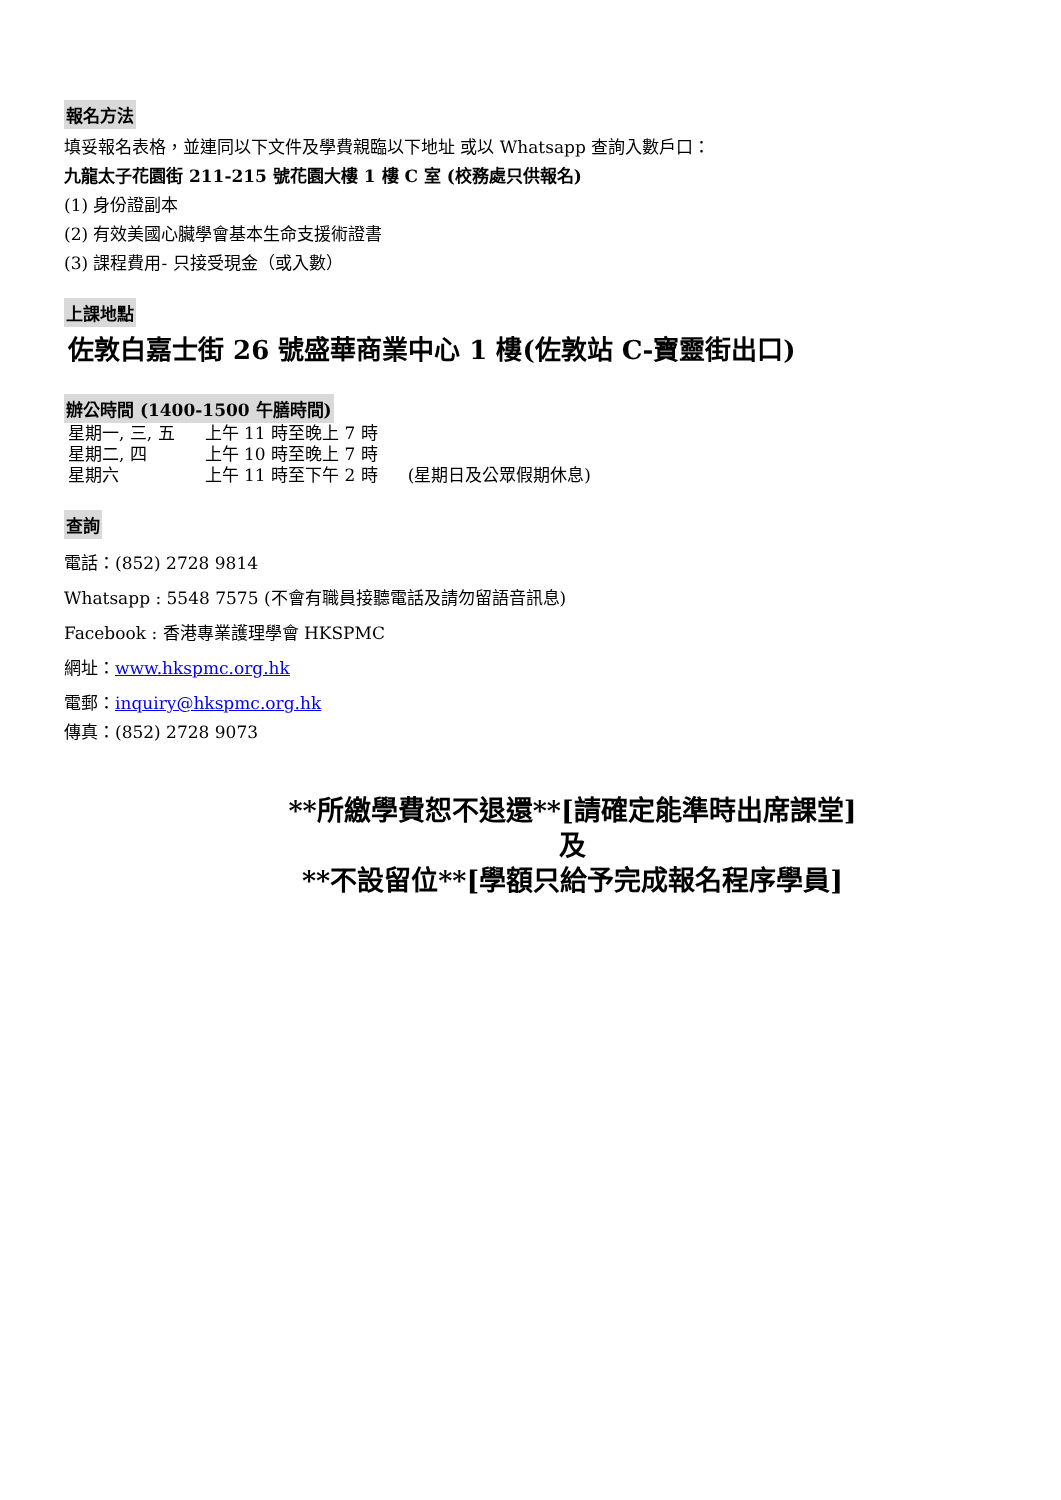報名方法
填妥報名表格，並連同以下文件及學費親臨以下地址 或以 Whatsapp 查詢入數戶口：
九龍太子花園街 211-215 號花園大樓 1 樓 C 室 (校務處只供報名)
(1) 身份證副本
(2) 有效美國心臟學會基本生命支援術證書
(3) 課程費用- 只接受現金（或入數）
上課地點
佐敦白嘉士街 26 號盛華商業中心 1 樓(佐敦站 C-寶靈街出口)
辦公時間 (1400-1500 午膳時間)
| 星期一, 三, 五 | 上午 11 時至晚上 7 時 | |
| 星期二, 四 | 上午 10 時至晚上 7 時 | |
| 星期六 | 上午 11 時至下午 2 時 | (星期日及公眾假期休息) |
查詢
電話：(852) 2728 9814
Whatsapp : 5548 7575 (不會有職員接聽電話及請勿留語音訊息)
Facebook : 香港專業護理學會 HKSPMC
網址：www.hkspmc.org.hk
電郵：inquiry@hkspmc.org.hk
傳真：(852) 2728 9073
**所繳學費恕不退還**[請確定能準時出席課堂]
及
**不設留位**[學額只給予完成報名程序學員]